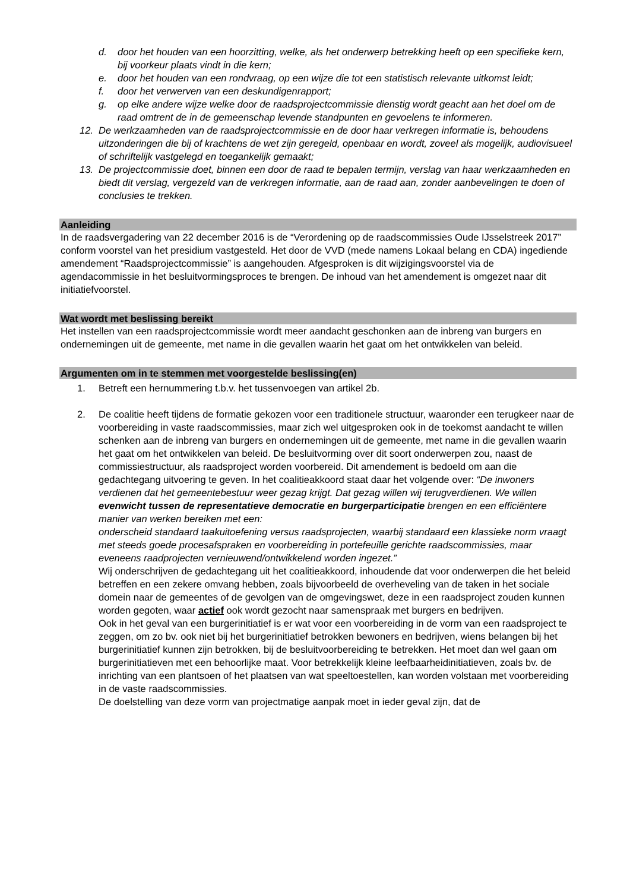d. door het houden van een hoorzitting, welke, als het onderwerp betrekking heeft op een specifieke kern, bij voorkeur plaats vindt in die kern;
e. door het houden van een rondvraag, op een wijze die tot een statistisch relevante uitkomst leidt;
f. door het verwerven van een deskundigenrapport;
g. op elke andere wijze welke door de raadsprojectcommissie dienstig wordt geacht aan het doel om de raad omtrent de in de gemeenschap levende standpunten en gevoelens te informeren.
12. De werkzaamheden van de raadsprojectcommissie en de door haar verkregen informatie is, behoudens uitzonderingen die bij of krachtens de wet zijn geregeld, openbaar en wordt, zoveel als mogelijk, audiovisueel of schriftelijk vastgelegd en toegankelijk gemaakt;
13. De projectcommissie doet, binnen een door de raad te bepalen termijn, verslag van haar werkzaamheden en biedt dit verslag, vergezeld van de verkregen informatie, aan de raad aan, zonder aanbevelingen te doen of conclusies te trekken.
Aanleiding
In de raadsvergadering van 22 december 2016 is de “Verordening op de raadscommissies Oude IJsselstreek 2017” conform voorstel van het presidium vastgesteld. Het door de VVD (mede namens Lokaal belang en CDA) ingediende amendement “Raadsprojectcommissie” is aangehouden. Afgesproken is dit wijzigingsvoorstel via de agendacommissie in het besluitvormingsproces te brengen. De inhoud van het amendement is omgezet naar dit initiatiefvoorstel.
Wat wordt met beslissing bereikt
Het instellen van een raadsprojectcommissie wordt meer aandacht geschonken aan de inbreng van burgers en ondernemingen uit de gemeente, met name in die gevallen waarin het gaat om het ontwikkelen van beleid.
Argumenten om in te stemmen met voorgestelde beslissing(en)
1. Betreft een hernummering t.b.v. het tussenvoegen van artikel 2b.
2. De coalitie heeft tijdens de formatie gekozen voor een traditionele structuur, waaronder een terugkeer naar de voorbereiding in vaste raadscommissies, maar zich wel uitgesproken ook in de toekomst aandacht te willen schenken aan de inbreng van burgers en ondernemingen uit de gemeente, met name in die gevallen waarin het gaat om het ontwikkelen van beleid. De besluitvorming over dit soort onderwerpen zou, naast de commissiestructuur, als raadsproject worden voorbereid. Dit amendement is bedoeld om aan die gedachtegang uitvoering te geven. In het coalitieakkoord staat daar het volgende over: “De inwoners verdienen dat het gemeentebestuur weer gezag krijgt. Dat gezag willen wij terugverdienen. We willen evenwicht tussen de representatieve democratie en burgerparticipatie brengen en een efficiëntere manier van werken bereiken met een:
onderscheid standaard taakuitoefening versus raadsprojecten, waarbij standaard een klassieke norm vraagt met steeds goede procesafspraken en voorbereiding in portefeuille gerichte raadscommissies, maar eveneens raadprojecten vernieuwend/ontwikkelend worden ingezet.”
Wij onderschrijven de gedachtegang uit het coalitieakkoord, inhoudende dat voor onderwerpen die het beleid betreffen en een zekere omvang hebben, zoals bijvoorbeeld de overheveling van de taken in het sociale domein naar de gemeentes of de gevolgen van de omgevingswet, deze in een raadsproject zouden kunnen worden gegoten, waar actief ook wordt gezocht naar samenspraak met burgers en bedrijven.
Ook in het geval van een burgerinitiatief is er wat voor een voorbereiding in de vorm van een raadsproject te zeggen, om zo bv. ook niet bij het burgerinitiatief betrokken bewoners en bedrijven, wiens belangen bij het burgerinitiatief kunnen zijn betrokken, bij de besluitvoorbereiding te betrekken. Het moet dan wel gaan om burgerinitiatieven met een behoorlijke maat. Voor betrekkelijk kleine leefbaarheidinitiatieven, zoals bv. de inrichting van een plantsoen of het plaatsen van wat speeltoestellen, kan worden volstaan met voorbereiding in de vaste raadscommissies.
De doelstelling van deze vorm van projectmatige aanpak moet in ieder geval zijn, dat de